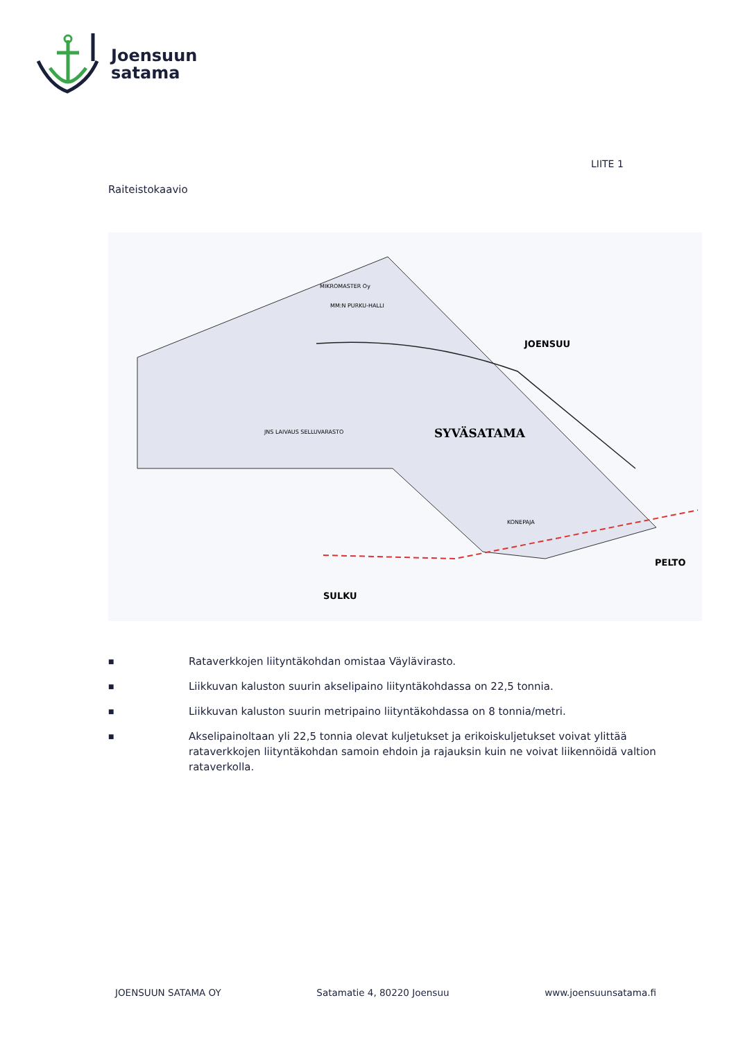Joensuun
satama
LIITE 1
Raiteistokaavio
SYVÄSATAMA
JOENSUU
SULKU
PELTO
MIKROMASTER Oy
MM:N PURKU-HALLI
JNS LAIVAUS SELLUVARASTO
KONEPAJA
■ Rataverkkojen liityntäkohdan omistaa Väylävirasto.
■ Liikkuvan kaluston suurin akselipaino liityntäkohdassa on 22,5 tonnia.
■ Liikkuvan kaluston suurin metripaino liityntäkohdassa on 8 tonnia/metri.
■ Akselipainoltaan yli 22,5 tonnia olevat kuljetukset ja erikoiskuljetukset voivat ylittää rataverkkojen liityntäkohdan samoin ehdoin ja rajauksin kuin ne voivat liikennöidä valtion rataverkolla.
JOENSUUN SATAMA OY Satamatie 4, 80220 Joensuu www.joensuunsatama.fi